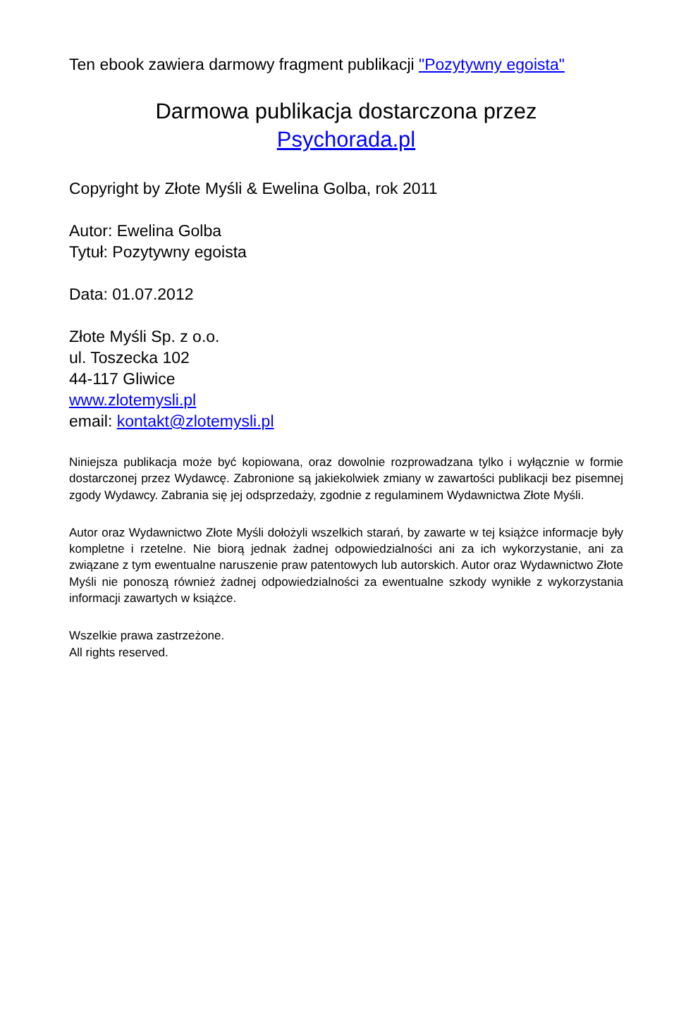Ten ebook zawiera darmowy fragment publikacji "Pozytywny egoista"
Darmowa publikacja dostarczona przez
Psychorada.pl
Copyright by Złote Myśli & Ewelina Golba, rok 2011
Autor: Ewelina Golba
Tytuł: Pozytywny egoista
Data: 01.07.2012
Złote Myśli Sp. z o.o.
ul. Toszecka 102
44-117 Gliwice
www.zlotemysli.pl
email: kontakt@zlotemysli.pl
Niniejsza publikacja może być kopiowana, oraz dowolnie rozprowadzana tylko i wyłącznie w formie dostarczonej przez Wydawcę. Zabronione są jakiekolwiek zmiany w zawartości publikacji bez pisemnej zgody Wydawcy. Zabrania się jej odsprzedaży, zgodnie z regulaminem Wydawnictwa Złote Myśli.
Autor oraz Wydawnictwo Złote Myśli dołożyli wszelkich starań, by zawarte w tej książce informacje były kompletne i rzetelne. Nie biorą jednak żadnej odpowiedzialności ani za ich wykorzystanie, ani za związane z tym ewentualne naruszenie praw patentowych lub autorskich. Autor oraz Wydawnictwo Złote Myśli nie ponoszą również żadnej odpowiedzialności za ewentualne szkody wynikłe z wykorzystania informacji zawartych w książce.
Wszelkie prawa zastrzeżone.
All rights reserved.